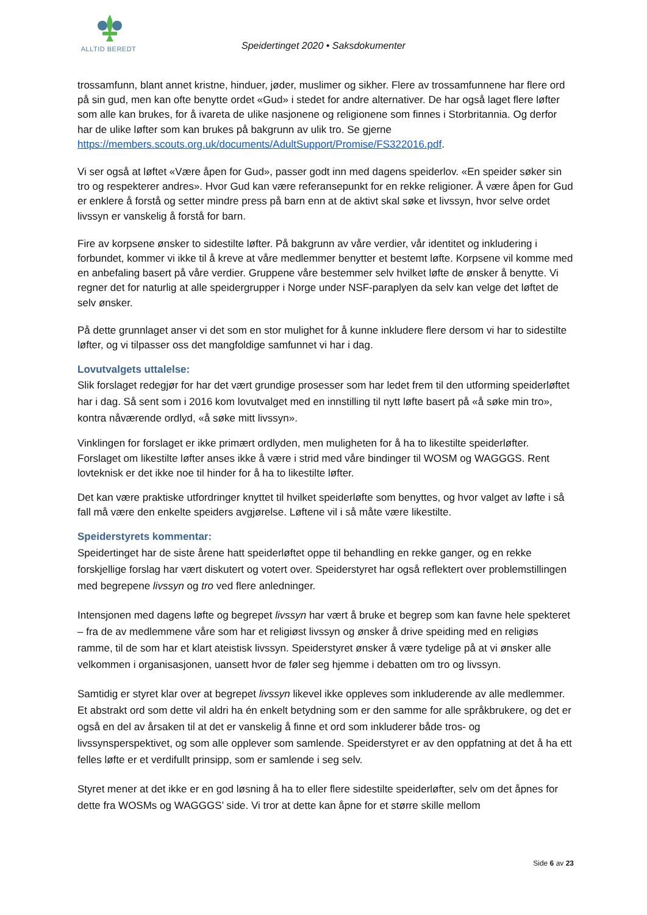ALLTID BEREDT
Speidertinget 2020 • Saksdokumenter
trossamfunn, blant annet kristne, hinduer, jøder, muslimer og sikher. Flere av trossamfunnene har flere ord på sin gud, men kan ofte benytte ordet «Gud» i stedet for andre alternativer. De har også laget flere løfter som alle kan brukes, for å ivareta de ulike nasjonene og religionene som finnes i Storbritannia. Og derfor har de ulike løfter som kan brukes på bakgrunn av ulik tro. Se gjerne https://members.scouts.org.uk/documents/AdultSupport/Promise/FS322016.pdf.
Vi ser også at løftet «Være åpen for Gud», passer godt inn med dagens speiderlov. «En speider søker sin tro og respekterer andres». Hvor Gud kan være referansepunkt for en rekke religioner. Å være åpen for Gud er enklere å forstå og setter mindre press på barn enn at de aktivt skal søke et livssyn, hvor selve ordet livssyn er vanskelig å forstå for barn.
Fire av korpsene ønsker to sidestilte løfter. På bakgrunn av våre verdier, vår identitet og inkludering i forbundet, kommer vi ikke til å kreve at våre medlemmer benytter et bestemt løfte. Korpsene vil komme med en anbefaling basert på våre verdier. Gruppene våre bestemmer selv hvilket løfte de ønsker å benytte. Vi regner det for naturlig at alle speidergrupper i Norge under NSF-paraplyen da selv kan velge det løftet de selv ønsker.
På dette grunnlaget anser vi det som en stor mulighet for å kunne inkludere flere dersom vi har to sidestilte løfter, og vi tilpasser oss det mangfoldige samfunnet vi har i dag.
Lovutvalgets uttalelse:
Slik forslaget redegjør for har det vært grundige prosesser som har ledet frem til den utforming speiderløftet har i dag. Så sent som i 2016 kom lovutvalget med en innstilling til nytt løfte basert på «å søke min tro», kontra nåværende ordlyd, «å søke mitt livssyn».
Vinklingen for forslaget er ikke primært ordlyden, men muligheten for å ha to likestilte speiderløfter. Forslaget om likestilte løfter anses ikke å være i strid med våre bindinger til WOSM og WAGGGS. Rent lovteknisk er det ikke noe til hinder for å ha to likestilte løfter.
Det kan være praktiske utfordringer knyttet til hvilket speiderløfte som benyttes, og hvor valget av løfte i så fall må være den enkelte speiders avgjørelse. Løftene vil i så måte være likestilte.
Speiderstyrets kommentar:
Speidertinget har de siste årene hatt speiderløftet oppe til behandling en rekke ganger, og en rekke forskjellige forslag har vært diskutert og votert over. Speiderstyret har også reflektert over problemstillingen med begrepene livssyn og tro ved flere anledninger.
Intensjonen med dagens løfte og begrepet livssyn har vært å bruke et begrep som kan favne hele spekteret – fra de av medlemmene våre som har et religiøst livssyn og ønsker å drive speiding med en religiøs ramme, til de som har et klart ateistisk livssyn. Speiderstyret ønsker å være tydelige på at vi ønsker alle velkommen i organisasjonen, uansett hvor de føler seg hjemme i debatten om tro og livssyn.
Samtidig er styret klar over at begrepet livssyn likevel ikke oppleves som inkluderende av alle medlemmer. Et abstrakt ord som dette vil aldri ha én enkelt betydning som er den samme for alle språkbrukere, og det er også en del av årsaken til at det er vanskelig å finne et ord som inkluderer både tros- og livssynsperspektivet, og som alle opplever som samlende. Speiderstyret er av den oppfatning at det å ha ett felles løfte er et verdifullt prinsipp, som er samlende i seg selv.
Styret mener at det ikke er en god løsning å ha to eller flere sidestilte speiderløfter, selv om det åpnes for dette fra WOSMs og WAGGGS’ side. Vi tror at dette kan åpne for et større skille mellom
Side 6 av 23